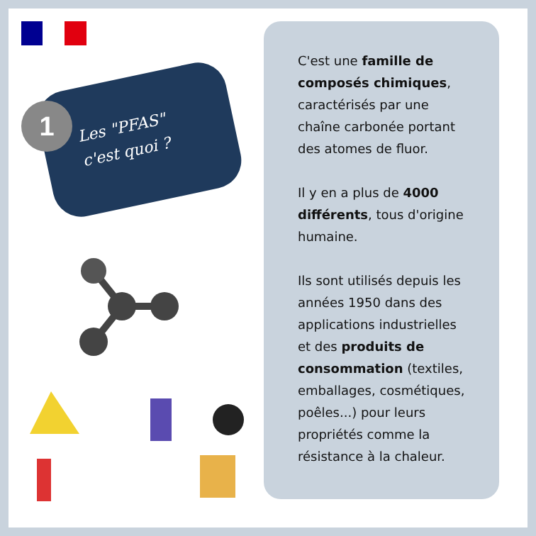1
Les "PFAS"
c'est quoi ?
C'est une famille de composés chimiques, caractérisés par une chaîne carbonée portant des atomes de fluor.
Il y en a plus de 4000 différents, tous d'origine humaine.
Ils sont utilisés depuis les années 1950 dans des applications industrielles et des produits de consommation (textiles, emballages, cosmétiques, poêles...) pour leurs propriétés comme la résistance à la chaleur.